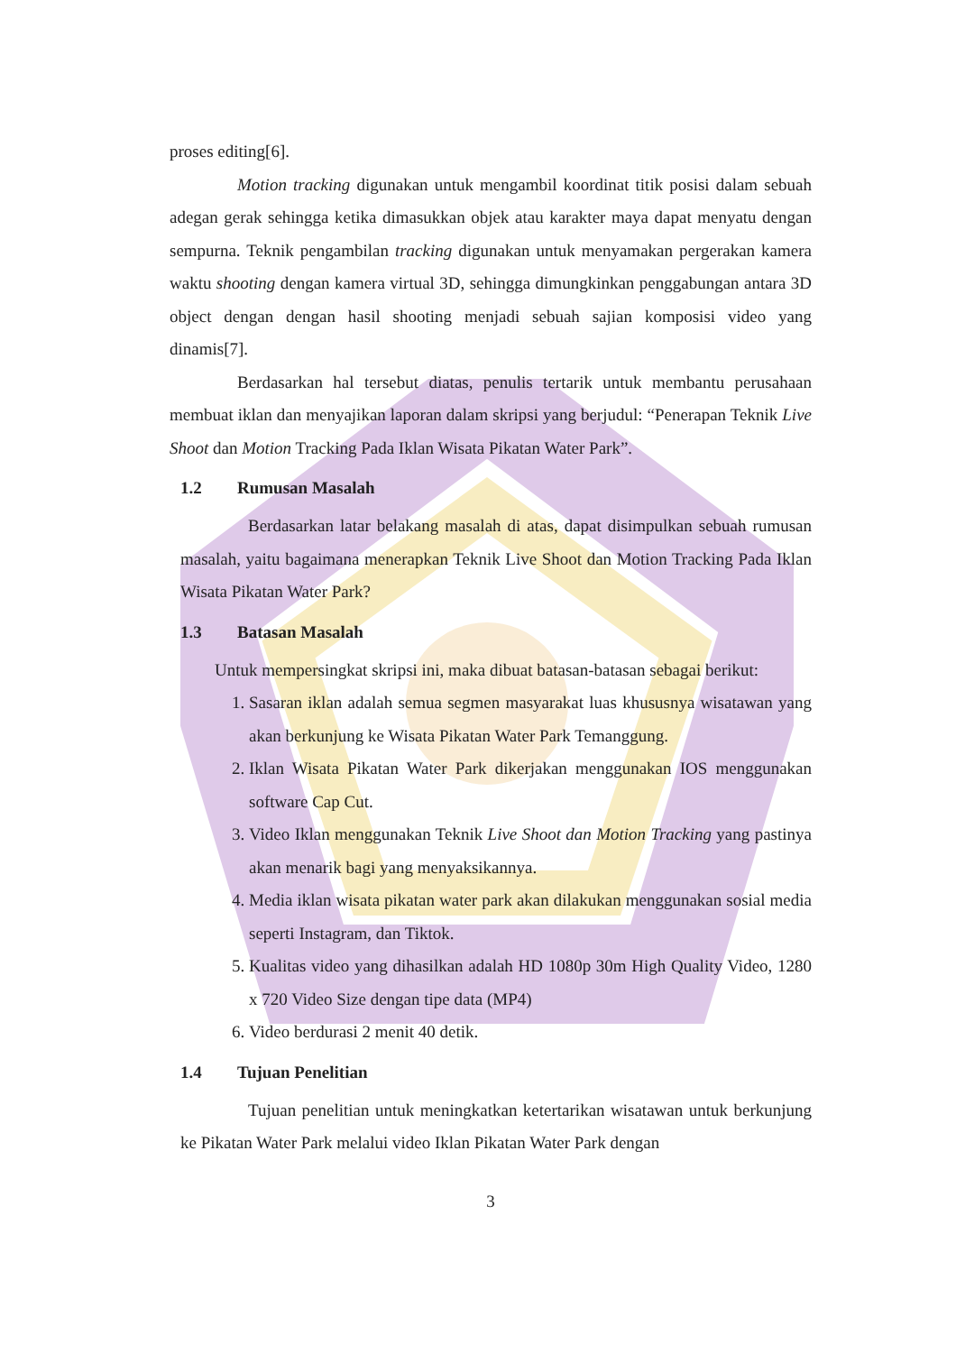proses editing[6].
Motion tracking digunakan untuk mengambil koordinat titik posisi dalam sebuah adegan gerak sehingga ketika dimasukkan objek atau karakter maya dapat menyatu dengan sempurna. Teknik pengambilan tracking digunakan untuk menyamakan pergerakan kamera waktu shooting dengan kamera virtual 3D, sehingga dimungkinkan penggabungan antara 3D object dengan dengan hasil shooting menjadi sebuah sajian komposisi video yang dinamis[7].
Berdasarkan hal tersebut diatas, penulis tertarik untuk membantu perusahaan membuat iklan dan menyajikan laporan dalam skripsi yang berjudul: “Penerapan Teknik Live Shoot dan Motion Tracking Pada Iklan Wisata Pikatan Water Park”.
1.2 Rumusan Masalah
Berdasarkan latar belakang masalah di atas, dapat disimpulkan sebuah rumusan masalah, yaitu bagaimana menerapkan Teknik Live Shoot dan Motion Tracking Pada Iklan Wisata Pikatan Water Park?
1.3 Batasan Masalah
Untuk mempersingkat skripsi ini, maka dibuat batasan-batasan sebagai berikut:
1. Sasaran iklan adalah semua segmen masyarakat luas khususnya wisatawan yang akan berkunjung ke Wisata Pikatan Water Park Temanggung.
2. Iklan Wisata Pikatan Water Park dikerjakan menggunakan IOS menggunakan software Cap Cut.
3. Video Iklan menggunakan Teknik Live Shoot dan Motion Tracking yang pastinya akan menarik bagi yang menyaksikannya.
4. Media iklan wisata pikatan water park akan dilakukan menggunakan sosial media seperti Instagram, dan Tiktok.
5. Kualitas video yang dihasilkan adalah HD 1080p 30m High Quality Video, 1280 x 720 Video Size dengan tipe data (MP4)
6. Video berdurasi 2 menit 40 detik.
1.4 Tujuan Penelitian
Tujuan penelitian untuk meningkatkan ketertarikan wisatawan untuk berkunjung ke Pikatan Water Park melalui video Iklan Pikatan Water Park dengan
3